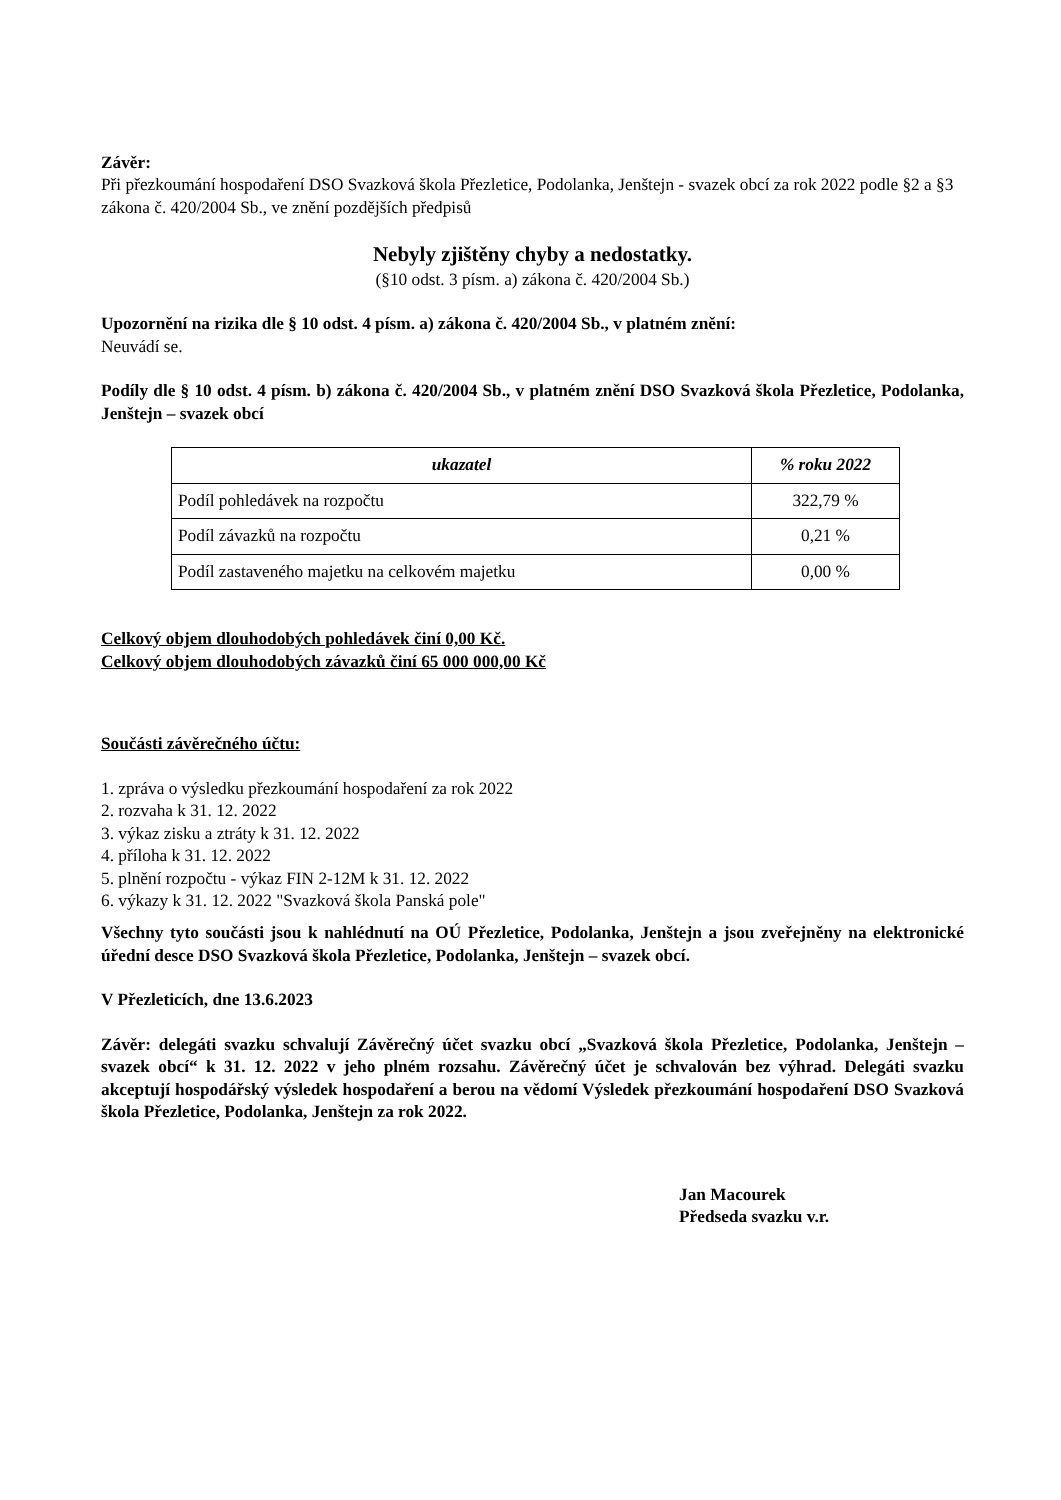Závěr:
Při přezkoumání hospodaření DSO Svazková škola Přezletice, Podolanka, Jenštejn - svazek obcí za rok 2022 podle §2 a §3 zákona č. 420/2004 Sb., ve znění pozdějších předpisů
Nebyly zjištěny chyby a nedostatky.
(§10 odst. 3 písm. a) zákona č. 420/2004 Sb.)
Upozornění na rizika dle § 10 odst. 4 písm. a) zákona č. 420/2004 Sb., v platném znění:
Neuvádí se.
Podíly dle § 10 odst. 4 písm. b) zákona č. 420/2004 Sb., v platném znění DSO Svazková škola Přezletice, Podolanka, Jenštejn – svazek obcí
| ukazatel | % roku 2022 |
| --- | --- |
| Podíl pohledávek na rozpočtu | 322,79 % |
| Podíl závazků na rozpočtu | 0,21 % |
| Podíl zastaveného majetku na celkovém majetku | 0,00 % |
Celkový objem dlouhodobých pohledávek činí 0,00 Kč.
Celkový objem dlouhodobých závazků činí 65 000 000,00 Kč
Součásti závěrečného účtu:
1. zpráva o výsledku přezkoumání hospodaření za rok 2022
2. rozvaha k 31. 12. 2022
3. výkaz zisku a ztráty k 31. 12. 2022
4. příloha k 31. 12. 2022
5. plnění rozpočtu - výkaz FIN 2-12M k 31. 12. 2022
6. výkazy k 31. 12. 2022 "Svazková škola Panská pole"
Všechny tyto součásti jsou k nahlédnutí na OÚ Přezletice, Podolanka, Jenštejn a jsou zveřejněny na elektronické úřední desce DSO Svazková škola Přezletice, Podolanka, Jenštejn – svazek obcí.
V Přezleticích, dne 13.6.2023
Závěr: delegáti svazku schvalují Závěrečný účet svazku obcí „Svazková škola Přezletice, Podolanka, Jenštejn – svazek obcí“ k 31. 12. 2022 v jeho plném rozsahu. Závěrečný účet je schvalován bez výhrad. Delegáti svazku akceptují hospodářský výsledek hospodaření a berou na vědomí Výsledek přezkoumání hospodaření DSO Svazková škola Přezletice, Podolanka, Jenštejn za rok 2022.
Jan Macourek
Předseda svazku v.r.